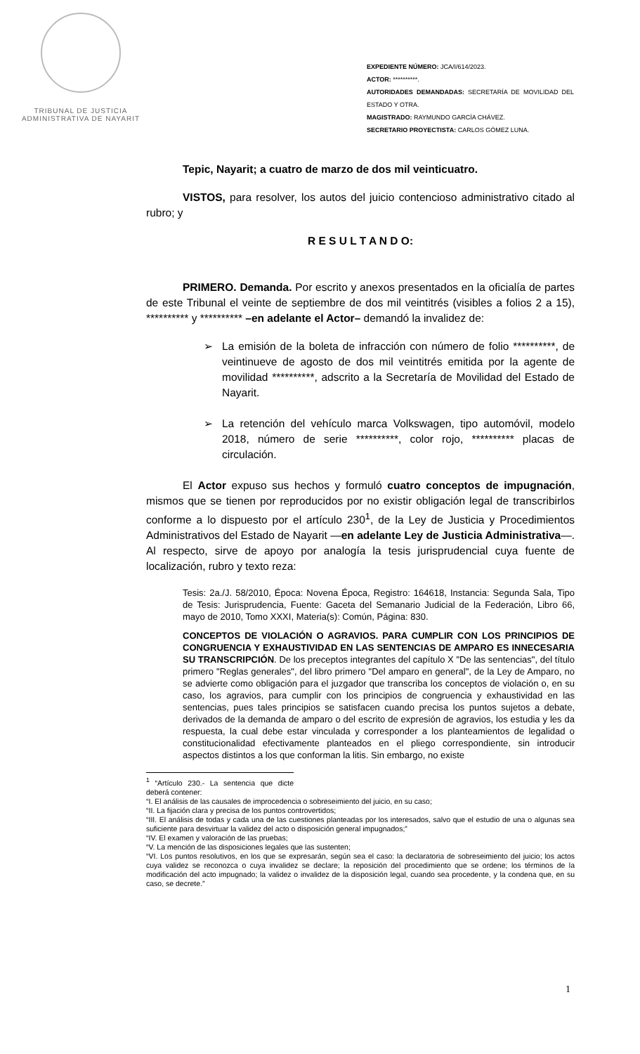TRIBUNAL DE JUSTICIA
ADMINISTRATIVA DE NAYARIT
EXPEDIENTE NÚMERO: JCA/I/614/2023.
ACTOR: **********.
AUTORIDADES DEMANDADAS: SECRETARÍA DE MOVILIDAD DEL ESTADO Y OTRA.
MAGISTRADO: RAYMUNDO GARCÍA CHÁVEZ.
SECRETARIO PROYECTISTA: CARLOS GÓMEZ LUNA.
Tepic, Nayarit; a cuatro de marzo de dos mil veinticuatro.
VISTOS, para resolver, los autos del juicio contencioso administrativo citado al rubro; y
R E S U L T A N D O:
PRIMERO. Demanda. Por escrito y anexos presentados en la oficialía de partes de este Tribunal el veinte de septiembre de dos mil veintitrés (visibles a folios 2 a 15), ********** y ********** –en adelante el Actor– demandó la invalidez de:
➢ La emisión de la boleta de infracción con número de folio **********, de veintinueve de agosto de dos mil veintitrés emitida por la agente de movilidad **********, adscrito a la Secretaría de Movilidad del Estado de Nayarit.
➢ La retención del vehículo marca Volkswagen, tipo automóvil, modelo 2018, número de serie **********, color rojo, ********** placas de circulación.
El Actor expuso sus hechos y formuló cuatro conceptos de impugnación, mismos que se tienen por reproducidos por no existir obligación legal de transcribirlos conforme a lo dispuesto por el artículo 230<sup>1</sup>, de la Ley de Justicia y Procedimientos Administrativos del Estado de Nayarit —en adelante Ley de Justicia Administrativa—. Al respecto, sirve de apoyo por analogía la tesis jurisprudencial cuya fuente de localización, rubro y texto reza:
Tesis: 2a./J. 58/2010, Época: Novena Época, Registro: 164618, Instancia: Segunda Sala, Tipo de Tesis: Jurisprudencia, Fuente: Gaceta del Semanario Judicial de la Federación, Libro 66, mayo de 2010, Tomo XXXI, Materia(s): Común, Página: 830.
CONCEPTOS DE VIOLACIÓN O AGRAVIOS. PARA CUMPLIR CON LOS PRINCIPIOS DE CONGRUENCIA Y EXHAUSTIVIDAD EN LAS SENTENCIAS DE AMPARO ES INNECESARIA SU TRANSCRIPCIÓN. De los preceptos integrantes del capítulo X "De las sentencias", del título primero "Reglas generales", del libro primero "Del amparo en general", de la Ley de Amparo, no se advierte como obligación para el juzgador que transcriba los conceptos de violación o, en su caso, los agravios, para cumplir con los principios de congruencia y exhaustividad en las sentencias, pues tales principios se satisfacen cuando precisa los puntos sujetos a debate, derivados de la demanda de amparo o del escrito de expresión de agravios, los estudia y les da respuesta, la cual debe estar vinculada y corresponder a los planteamientos de legalidad o constitucionalidad efectivamente planteados en el pliego correspondiente, sin introducir aspectos distintos a los que conforman la litis. Sin embargo, no existe
<sup>1</sup> “Artículo 230.- La sentencia que dicte deberá contener:
“I. El análisis de las causales de improcedencia o sobreseimiento del juicio, en su caso;
“II. La fijación clara y precisa de los puntos controvertidos;
“III. El análisis de todas y cada una de las cuestiones planteadas por los interesados, salvo que el estudio de una o algunas sea suficiente para desvirtuar la validez del acto o disposición general impugnados;”
“IV. El examen y valoración de las pruebas;
“V. La mención de las disposiciones legales que las sustenten;
“VI. Los puntos resolutivos, en los que se expresarán, según sea el caso: la declaratoria de sobreseimiento del juicio; los actos cuya validez se reconozca o cuya invalidez se declare; la reposición del procedimiento que se ordene; los términos de la modificación del acto impugnado; la validez o invalidez de la disposición legal, cuando sea procedente, y la condena que, en su caso, se decrete.”
1